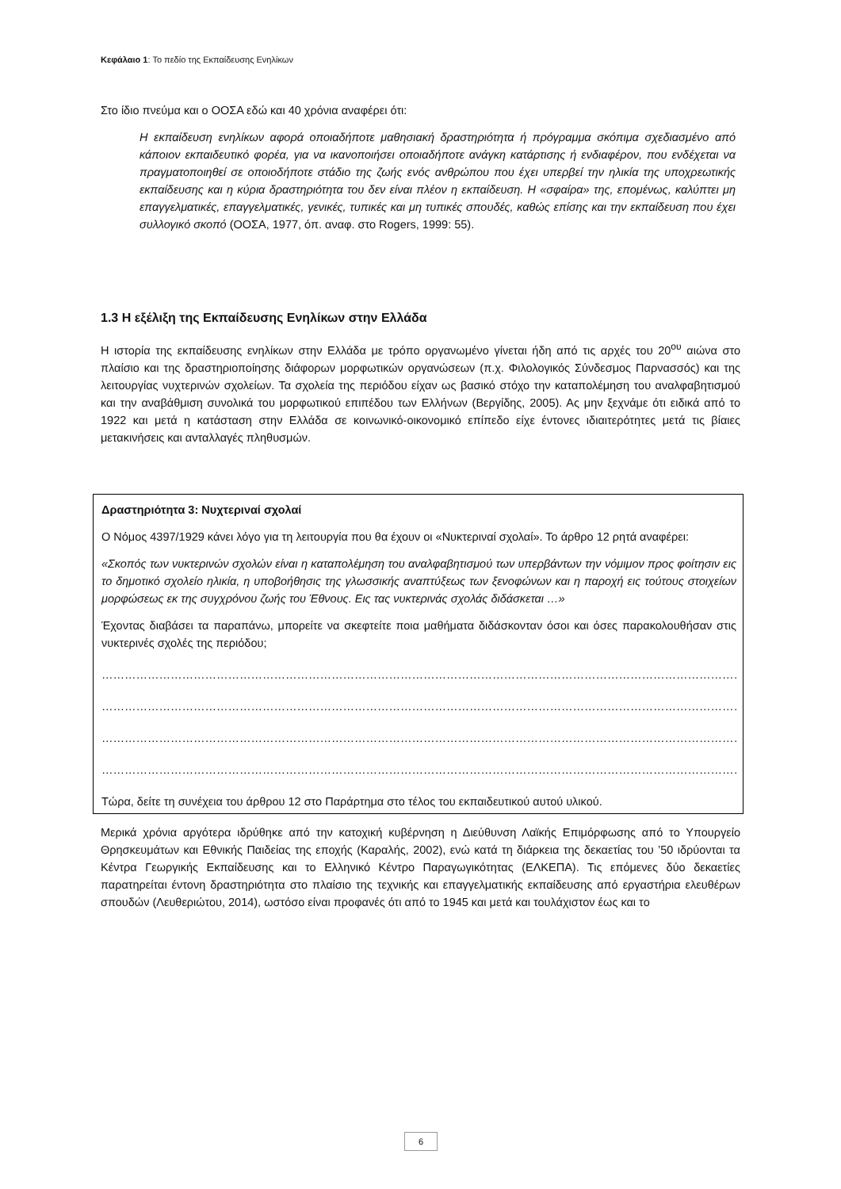Κεφάλαιο 1: Το πεδίο της Εκπαίδευσης Ενηλίκων
Στο ίδιο πνεύμα και ο ΟΟΣΑ εδώ και 40 χρόνια αναφέρει ότι:
Η εκπαίδευση ενηλίκων αφορά οποιαδήποτε μαθησιακή δραστηριότητα ή πρόγραμμα σκόπιμα σχεδιασμένο από κάποιον εκπαιδευτικό φορέα, για να ικανοποιήσει οποιαδήποτε ανάγκη κατάρτισης ή ενδιαφέρον, που ενδέχεται να πραγματοποιηθεί σε οποιοδήποτε στάδιο της ζωής ενός ανθρώπου που έχει υπερβεί την ηλικία της υποχρεωτικής εκπαίδευσης και η κύρια δραστηριότητα του δεν είναι πλέον η εκπαίδευση. Η «σφαίρα» της, επομένως, καλύπτει μη επαγγελματικές, επαγγελματικές, γενικές, τυπικές και μη τυπικές σπουδές, καθώς επίσης και την εκπαίδευση που έχει συλλογικό σκοπό (ΟΟΣΑ, 1977, όπ. αναφ. στο Rogers, 1999: 55).
1.3 Η εξέλιξη της Εκπαίδευσης Ενηλίκων στην Ελλάδα
Η ιστορία της εκπαίδευσης ενηλίκων στην Ελλάδα με τρόπο οργανωμένο γίνεται ήδη από τις αρχές του 20<sup>ου</sup> αιώνα στο πλαίσιο και της δραστηριοποίησης διάφορων μορφωτικών οργανώσεων (π.χ. Φιλολογικός Σύνδεσμος Παρνασσός) και της λειτουργίας νυχτερινών σχολείων. Τα σχολεία της περιόδου είχαν ως βασικό στόχο την καταπολέμηση του αναλφαβητισμού και την αναβάθμιση συνολικά του μορφωτικού επιπέδου των Ελλήνων (Βεργίδης, 2005). Ας μην ξεχνάμε ότι ειδικά από το 1922 και μετά η κατάσταση στην Ελλάδα σε κοινωνικό-οικονομικό επίπεδο είχε έντονες ιδιαιτερότητες μετά τις βίαιες μετακινήσεις και ανταλλαγές πληθυσμών.
Δραστηριότητα 3: Νυχτεριναί σχολαί
Ο Νόμος 4397/1929 κάνει λόγο για τη λειτουργία που θα έχουν οι «Νυκτεριναί σχολαί». Το άρθρο 12 ρητά αναφέρει:
«Σκοπός των νυκτερινών σχολών είναι η καταπολέμηση του αναλφαβητισμού των υπερβάντων την νόμιμον προς φοίτησιν εις το δημοτικό σχολείο ηλικία, η υποβοήθησις της γλωσσικής αναπτύξεως των ξενοφώνων και η παροχή εις τούτους στοιχείων μορφώσεως εκ της συγχρόνου ζωής του Έθνους. Εις τας νυκτερινάς σχολάς διδάσκεται …»
Έχοντας διαβάσει τα παραπάνω, μπορείτε να σκεφτείτε ποια μαθήματα διδάσκονταν όσοι και όσες παρακολουθήσαν στις νυκτερινές σχολές της περιόδου;
…………………………………………………………………………………………………………………………………………………………………
…………………………………………………………………………………………………………………………………………………………………
…………………………………………………………………………………………………………………………………………………………………
…………………………………………………………………………………………………………………………………………………………………
Τώρα, δείτε τη συνέχεια του άρθρου 12 στο Παράρτημα στο τέλος του εκπαιδευτικού αυτού υλικού.
Μερικά χρόνια αργότερα ιδρύθηκε από την κατοχική κυβέρνηση η Διεύθυνση Λαϊκής Επιμόρφωσης από το Υπουργείο Θρησκευμάτων και Εθνικής Παιδείας της εποχής (Καραλής, 2002), ενώ κατά τη διάρκεια της δεκαετίας του ’50 ιδρύονται τα Κέντρα Γεωργικής Εκπαίδευσης και το Ελληνικό Κέντρο Παραγωγικότητας (ΕΛΚΕΠΑ). Τις επόμενες δύο δεκαετίες παρατηρείται έντονη δραστηριότητα στο πλαίσιο της τεχνικής και επαγγελματικής εκπαίδευσης από εργαστήρια ελευθέρων σπουδών (Λευθεριώτου, 2014), ωστόσο είναι προφανές ότι από το 1945 και μετά και τουλάχιστον έως και το
6